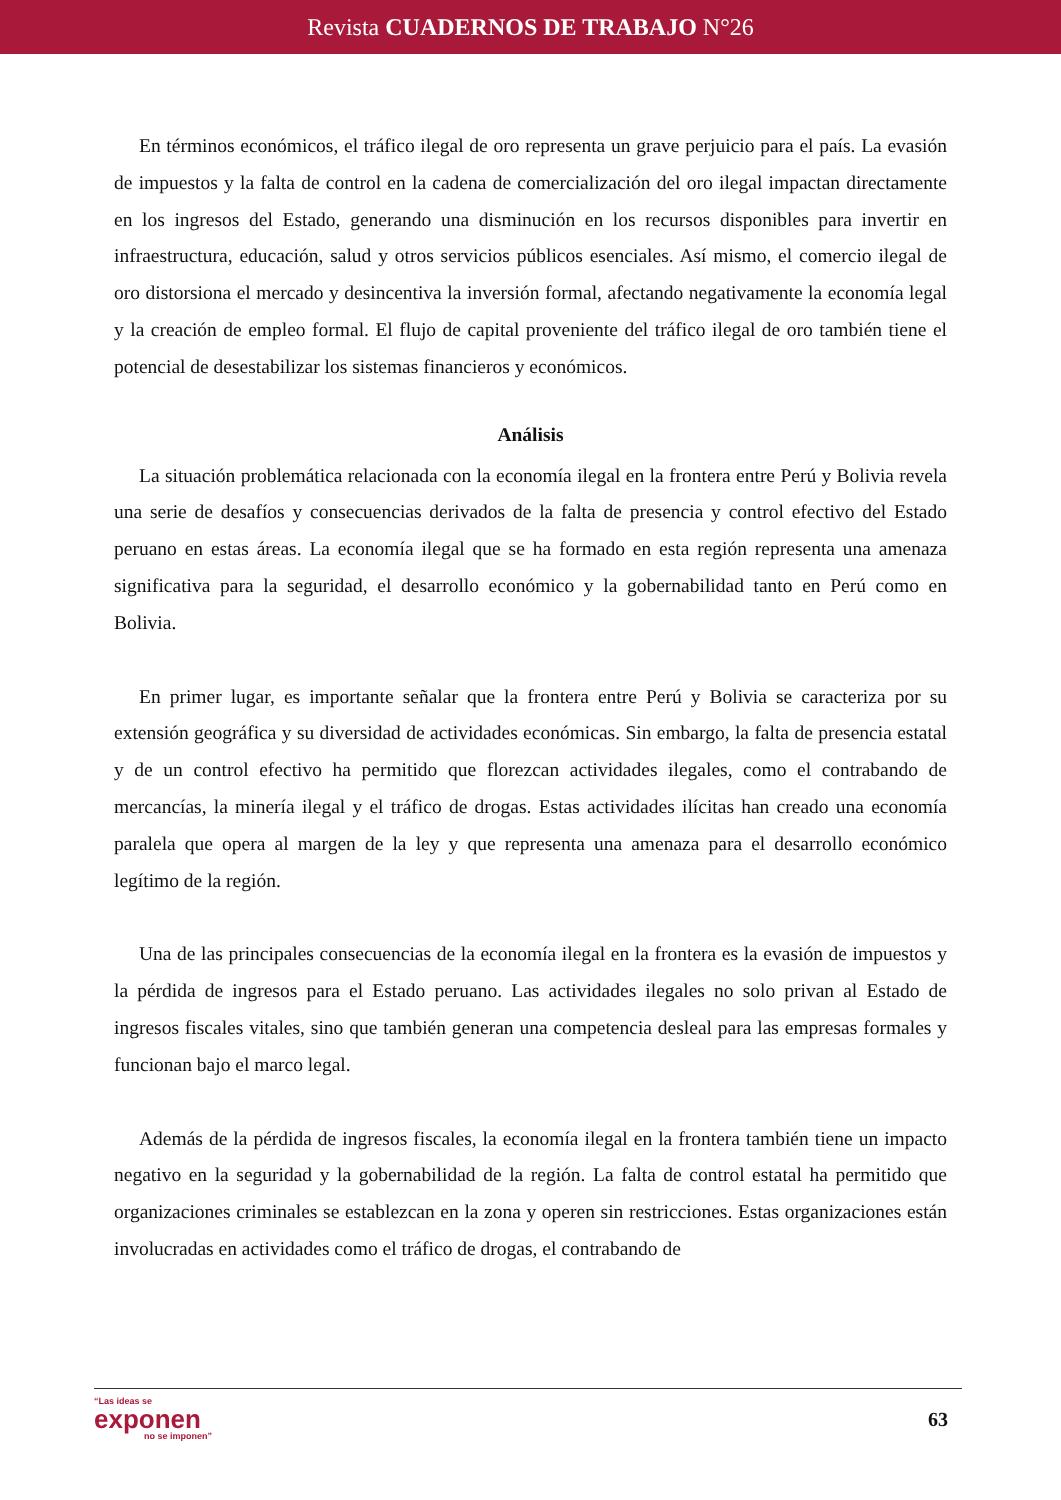Revista CUADERNOS DE TRABAJO N°26
En términos económicos, el tráfico ilegal de oro representa un grave perjuicio para el país. La evasión de impuestos y la falta de control en la cadena de comercialización del oro ilegal impactan directamente en los ingresos del Estado, generando una disminución en los recursos disponibles para invertir en infraestructura, educación, salud y otros servicios públicos esenciales. Así mismo, el comercio ilegal de oro distorsiona el mercado y desincentiva la inversión formal, afectando negativamente la economía legal y la creación de empleo formal. El flujo de capital proveniente del tráfico ilegal de oro también tiene el potencial de desestabilizar los sistemas financieros y económicos.
Análisis
La situación problemática relacionada con la economía ilegal en la frontera entre Perú y Bolivia revela una serie de desafíos y consecuencias derivados de la falta de presencia y control efectivo del Estado peruano en estas áreas. La economía ilegal que se ha formado en esta región representa una amenaza significativa para la seguridad, el desarrollo económico y la gobernabilidad tanto en Perú como en Bolivia.
En primer lugar, es importante señalar que la frontera entre Perú y Bolivia se caracteriza por su extensión geográfica y su diversidad de actividades económicas. Sin embargo, la falta de presencia estatal y de un control efectivo ha permitido que florezcan actividades ilegales, como el contrabando de mercancías, la minería ilegal y el tráfico de drogas. Estas actividades ilícitas han creado una economía paralela que opera al margen de la ley y que representa una amenaza para el desarrollo económico legítimo de la región.
Una de las principales consecuencias de la economía ilegal en la frontera es la evasión de impuestos y la pérdida de ingresos para el Estado peruano. Las actividades ilegales no solo privan al Estado de ingresos fiscales vitales, sino que también generan una competencia desleal para las empresas formales y funcionan bajo el marco legal.
Además de la pérdida de ingresos fiscales, la economía ilegal en la frontera también tiene un impacto negativo en la seguridad y la gobernabilidad de la región. La falta de control estatal ha permitido que organizaciones criminales se establezcan en la zona y operen sin restricciones. Estas organizaciones están involucradas en actividades como el tráfico de drogas, el contrabando de
“Las ideas se
exponen
no se imponen”
63